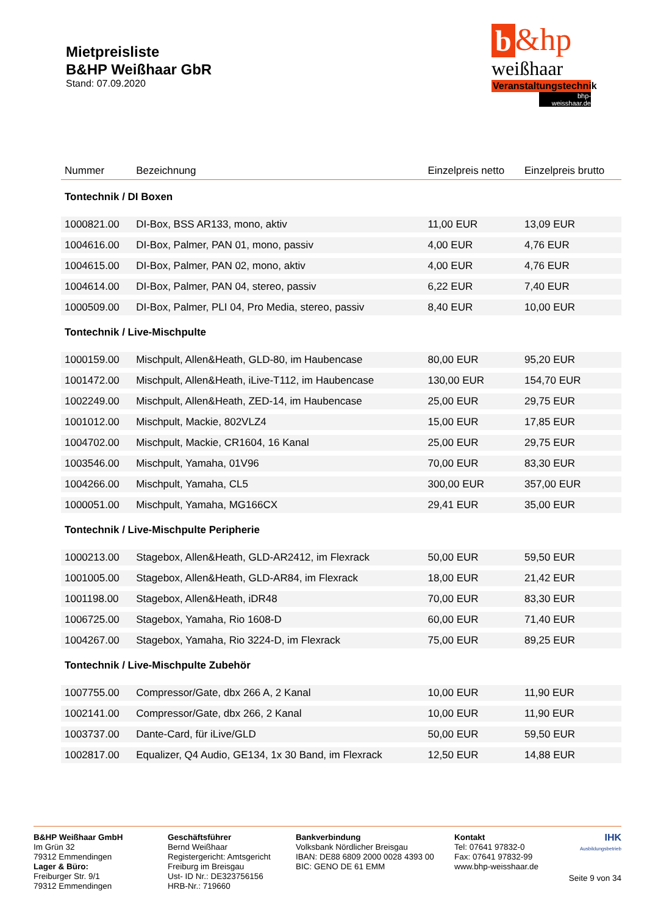Mietpreisliste
B&HP Weißhaar GbR
Stand: 07.09.2020
b &hp
weißhaar
Veranstaltungstechnik
bhp-weisshaar.de
| Nummer | Bezeichnung | Einzelpreis netto | Einzelpreis brutto |
| --- | --- | --- | --- |
| Tontechnik / DI Boxen | | | |
| 1000821.00 | DI-Box, BSS AR133, mono, aktiv | 11,00 EUR | 13,09 EUR |
| 1004616.00 | DI-Box, Palmer, PAN 01, mono, passiv | 4,00 EUR | 4,76 EUR |
| 1004615.00 | DI-Box, Palmer, PAN 02, mono, aktiv | 4,00 EUR | 4,76 EUR |
| 1004614.00 | DI-Box, Palmer, PAN 04, stereo, passiv | 6,22 EUR | 7,40 EUR |
| 1000509.00 | DI-Box, Palmer, PLI 04, Pro Media, stereo, passiv | 8,40 EUR | 10,00 EUR |
| Tontechnik / Live-Mischpulte | | | |
| 1000159.00 | Mischpult, Allen&Heath, GLD-80, im Haubencase | 80,00 EUR | 95,20 EUR |
| 1001472.00 | Mischpult, Allen&Heath, iLive-T112, im Haubencase | 130,00 EUR | 154,70 EUR |
| 1002249.00 | Mischpult, Allen&Heath, ZED-14, im Haubencase | 25,00 EUR | 29,75 EUR |
| 1001012.00 | Mischpult, Mackie, 802VLZ4 | 15,00 EUR | 17,85 EUR |
| 1004702.00 | Mischpult, Mackie, CR1604, 16 Kanal | 25,00 EUR | 29,75 EUR |
| 1003546.00 | Mischpult, Yamaha, 01V96 | 70,00 EUR | 83,30 EUR |
| 1004266.00 | Mischpult, Yamaha, CL5 | 300,00 EUR | 357,00 EUR |
| 1000051.00 | Mischpult, Yamaha, MG166CX | 29,41 EUR | 35,00 EUR |
| Tontechnik / Live-Mischpulte Peripherie | | | |
| 1000213.00 | Stagebox, Allen&Heath, GLD-AR2412, im Flexrack | 50,00 EUR | 59,50 EUR |
| 1001005.00 | Stagebox, Allen&Heath, GLD-AR84, im Flexrack | 18,00 EUR | 21,42 EUR |
| 1001198.00 | Stagebox, Allen&Heath, iDR48 | 70,00 EUR | 83,30 EUR |
| 1006725.00 | Stagebox, Yamaha, Rio 1608-D | 60,00 EUR | 71,40 EUR |
| 1004267.00 | Stagebox, Yamaha, Rio 3224-D, im Flexrack | 75,00 EUR | 89,25 EUR |
| Tontechnik / Live-Mischpulte Zubehör | | | |
| 1007755.00 | Compressor/Gate, dbx 266 A, 2 Kanal | 10,00 EUR | 11,90 EUR |
| 1002141.00 | Compressor/Gate, dbx 266, 2 Kanal | 10,00 EUR | 11,90 EUR |
| 1003737.00 | Dante-Card, für iLive/GLD | 50,00 EUR | 59,50 EUR |
| 1002817.00 | Equalizer, Q4 Audio, GE134, 1x 30 Band, im Flexrack | 12,50 EUR | 14,88 EUR |
B&HP Weißhaar GmbH
Im Grün 32
79312 Emmendingen
Lager & Büro:
Freiburger Str. 9/1
79312 Emmendingen
Geschäftsführer
Bernd Weißhaar
Registergericht: Amtsgericht Freiburg im Breisgau
Ust- ID Nr.: DE323756156
HRB-Nr.: 719660
Bankverbindung
Volksbank Nördlicher Breisgau
IBAN: DE88 6809 2000 0028 4393 00
BIC: GENO DE 61 EMM
Kontakt
Tel: 07641 97832-0
Fax: 07641 97832-99
www.bhp-weisshaar.de
IHK
Ausbildungsbetrieb
Seite 9 von 34